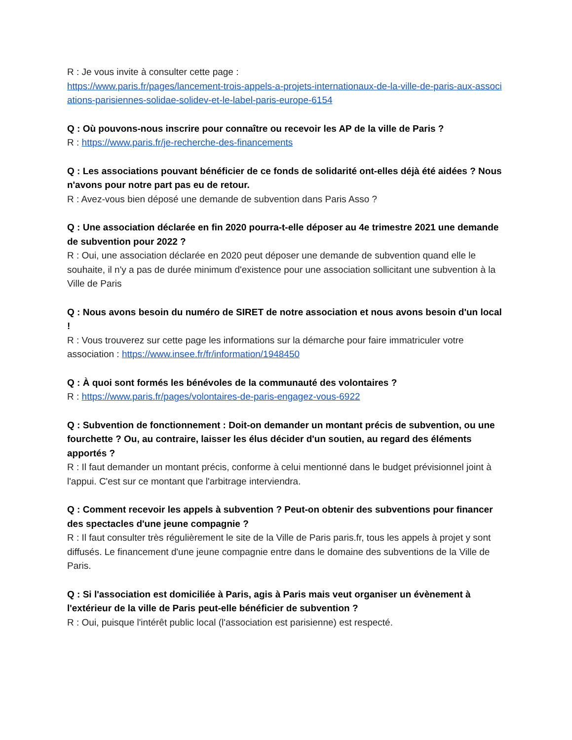R : Je vous invite à consulter cette page :
https://www.paris.fr/pages/lancement-trois-appels-a-projets-internationaux-de-la-ville-de-paris-aux-associations-parisiennes-solidae-solidev-et-le-label-paris-europe-6154
Q : Où pouvons-nous inscrire pour connaître ou recevoir les AP de la ville de Paris ?
R : https://www.paris.fr/je-recherche-des-financements
Q : Les associations pouvant bénéficier de ce fonds de solidarité ont-elles déjà été aidées ? Nous n'avons pour notre part pas eu de retour.
R : Avez-vous bien déposé une demande de subvention dans Paris Asso ?
Q : Une association déclarée en fin 2020 pourra-t-elle déposer au 4e trimestre 2021 une demande de subvention pour 2022 ?
R : Oui, une association déclarée en 2020 peut déposer une demande de subvention quand elle le souhaite, il n'y a pas de durée minimum d'existence pour une association sollicitant une subvention à la Ville de Paris
Q : Nous avons besoin du numéro de SIRET de notre association et nous avons besoin d'un local !
R : Vous trouverez sur cette page les informations sur la démarche pour faire immatriculer votre association : https://www.insee.fr/fr/information/1948450
Q : À quoi sont formés les bénévoles de la communauté des volontaires ?
R : https://www.paris.fr/pages/volontaires-de-paris-engagez-vous-6922
Q : Subvention de fonctionnement : Doit-on demander un montant précis de subvention, ou une fourchette ? Ou, au contraire, laisser les élus décider d'un soutien, au regard des éléments apportés ?
R : Il faut demander un montant précis, conforme à celui mentionné dans le budget prévisionnel joint à l'appui. C'est sur ce montant que l'arbitrage interviendra.
Q : Comment recevoir les appels à subvention ? Peut-on obtenir des subventions pour financer des spectacles d'une jeune compagnie ?
R : Il faut consulter très régulièrement le site de la Ville de Paris paris.fr, tous les appels à projet y sont diffusés. Le financement d'une jeune compagnie entre dans le domaine des subventions de la Ville de Paris.
Q : Si l'association est domiciliée à Paris, agis à Paris mais veut organiser un évènement à l'extérieur de la ville de Paris peut-elle bénéficier de subvention ?
R : Oui, puisque l'intérêt public local (l'association est parisienne) est respecté.